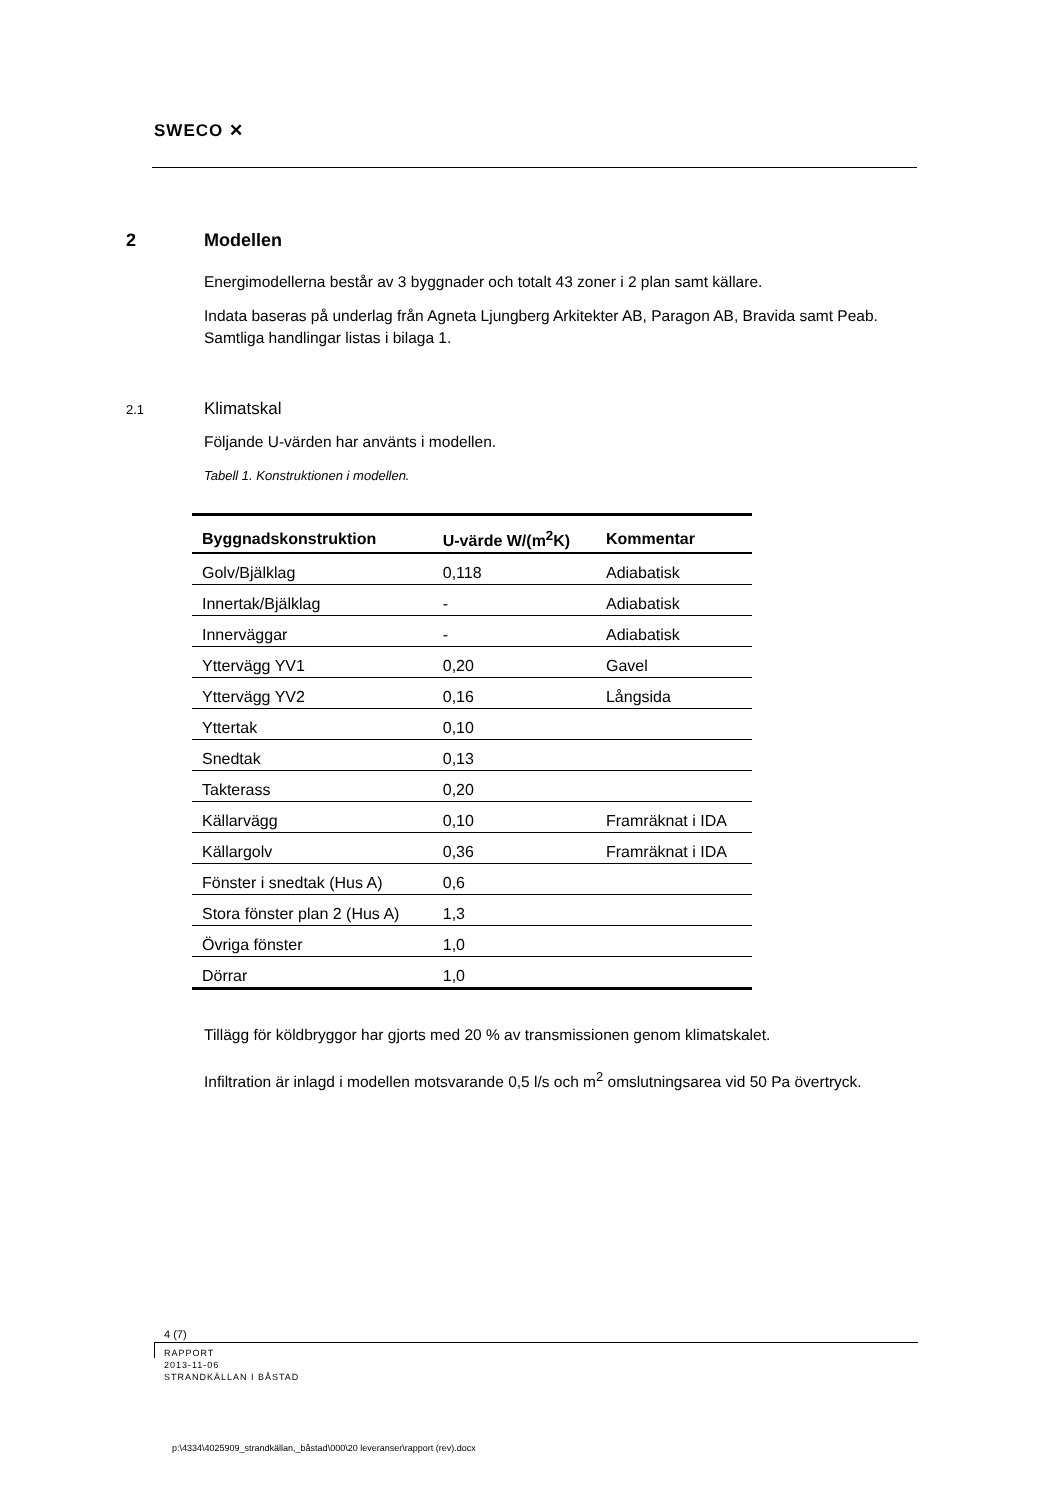SWECO ✕
2 Modellen
Energimodellerna består av 3 byggnader och totalt 43 zoner i 2 plan samt källare.
Indata baseras på underlag från Agneta Ljungberg Arkitekter AB, Paragon AB, Bravida samt Peab. Samtliga handlingar listas i bilaga 1.
2.1 Klimatskal
Följande U-värden har använts i modellen.
Tabell 1. Konstruktionen i modellen.
| Byggnadskonstruktion | U-värde W/(m<sup>2</sup>K) | Kommentar |
| --- | --- | --- |
| Golv/Bjälklag | 0,118 | Adiabatisk |
| Innertak/Bjälklag | - | Adiabatisk |
| Innerväggar | - | Adiabatisk |
| Yttervägg YV1 | 0,20 | Gavel |
| Yttervägg YV2 | 0,16 | Långsida |
| Yttertak | 0,10 | |
| Snedtak | 0,13 | |
| Takterass | 0,20 | |
| Källarvägg | 0,10 | Framräknat i IDA |
| Källargolv | 0,36 | Framräknat i IDA |
| Fönster i snedtak (Hus A) | 0,6 | |
| Stora fönster plan 2 (Hus A) | 1,3 | |
| Övriga fönster | 1,0 | |
| Dörrar | 1,0 | |
Tillägg för köldbryggor har gjorts med 20 % av transmissionen genom klimatskalet.
Infiltration är inlagd i modellen motsvarande 0,5 l/s och m<sup>2</sup> omslutningsarea vid 50 Pa övertryck.
4 (7)
RAPPORT
2013-11-06
STRANDKÄLLAN I BÅSTAD
p:\4334\4025909_strandkällan,_båstad\000\20 leveranser\rapport (rev).docx